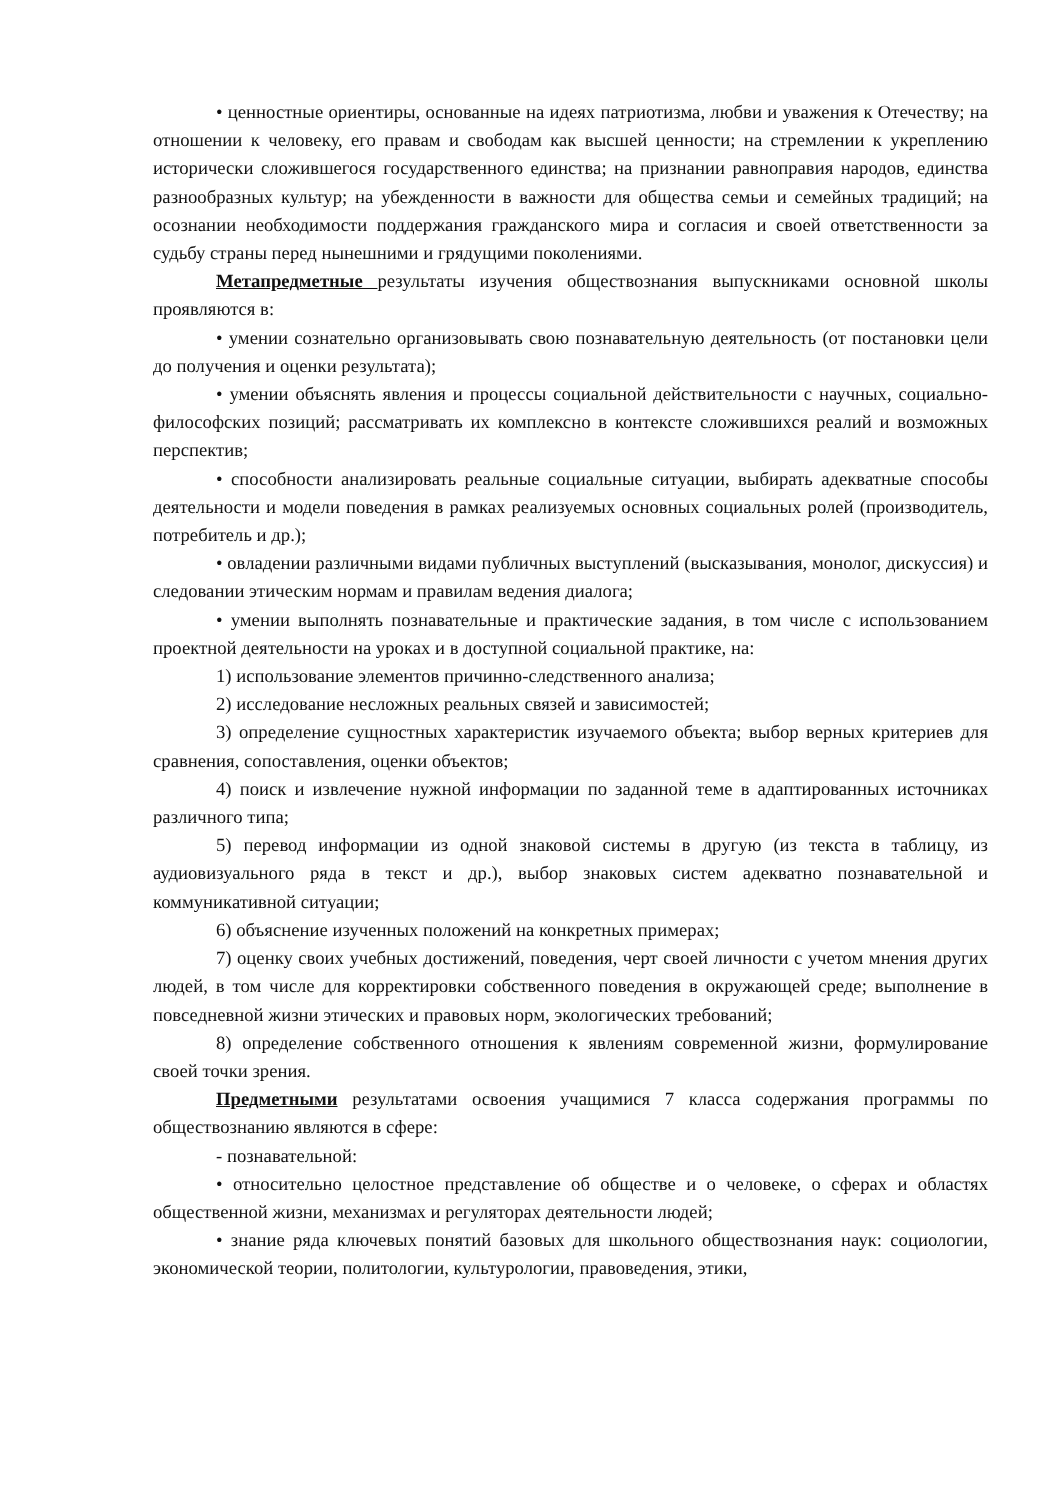• ценностные ориентиры, основанные на идеях патриотизма, любви и уважения к Отечеству; на отношении к человеку, его правам и свободам как высшей ценности; на стремлении к укреплению исторически сложившегося государственного единства; на признании равноправия народов, единства разнообразных культур; на убежденности в важности для общества семьи и семейных традиций; на осознании необходимости поддержания гражданского мира и согласия и своей ответственности за судьбу страны перед нынешними и грядущими поколениями.
Метапредметные результаты изучения обществознания выпускниками основной школы проявляются в:
• умении сознательно организовывать свою познавательную деятельность (от постановки цели до получения и оценки результата);
• умении объяснять явления и процессы социальной действительности с научных, социально-философских позиций; рассматривать их комплексно в контексте сложившихся реалий и возможных перспектив;
• способности анализировать реальные социальные ситуации, выбирать адекватные способы деятельности и модели поведения в рамках реализуемых основных социальных ролей (производитель, потребитель и др.);
• овладении различными видами публичных выступлений (высказывания, монолог, дискуссия) и следовании этическим нормам и правилам ведения диалога;
• умении выполнять познавательные и практические задания, в том числе с использованием проектной деятельности на уроках и в доступной социальной практике, на:
1) использование элементов причинно-следственного анализа;
2) исследование несложных реальных связей и зависимостей;
3) определение сущностных характеристик изучаемого объекта; выбор верных критериев для сравнения, сопоставления, оценки объектов;
4) поиск и извлечение нужной информации по заданной теме в адаптированных источниках различного типа;
5) перевод информации из одной знаковой системы в другую (из текста в таблицу, из аудиовизуального ряда в текст и др.), выбор знаковых систем адекватно познавательной и коммуникативной ситуации;
6) объяснение изученных положений на конкретных примерах;
7) оценку своих учебных достижений, поведения, черт своей личности с учетом мнения других людей, в том числе для корректировки собственного поведения в окружающей среде; выполнение в повседневной жизни этических и правовых норм, экологических требований;
8) определение собственного отношения к явлениям современной жизни, формулирование своей точки зрения.
Предметными результатами освоения учащимися 7 класса содержания программы по обществознанию являются в сфере:
- познавательной:
• относительно целостное представление об обществе и о человеке, о сферах и областях общественной жизни, механизмах и регуляторах деятельности людей;
• знание ряда ключевых понятий базовых для школьного обществознания наук: социологии, экономической теории, политологии, культурологии, правоведения, этики,